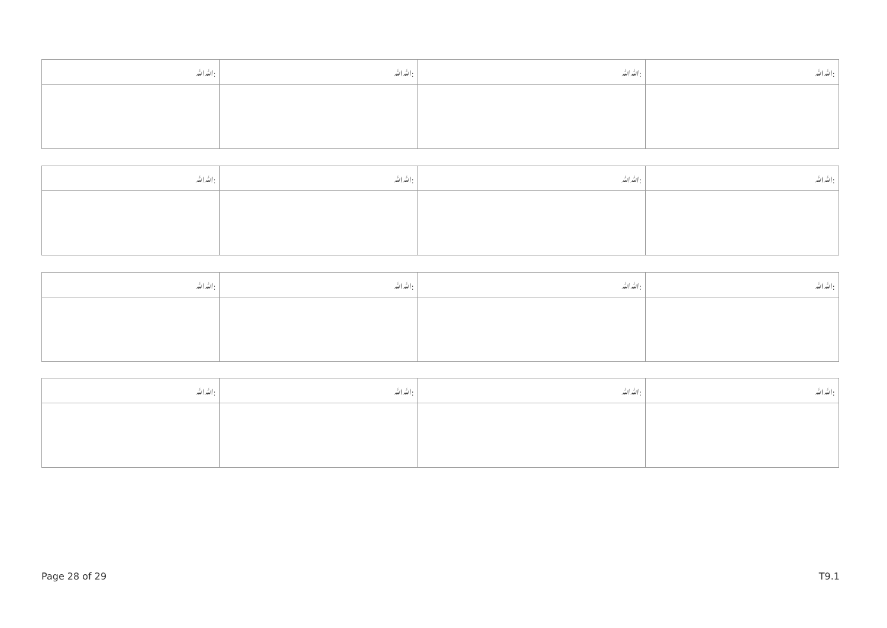| ﷲﷲ: | ﷲﷲ: | ﷲﷲ: | ﷲﷲ: |
| ﷲﷲ: | ﷲﷲ: | ﷲﷲ: | ﷲﷲ: |
| ﷲﷲ: | ﷲﷲ: | ﷲﷲ: | ﷲﷲ: |
| ﷲﷲ: | ﷲﷲ: | ﷲﷲ: | ﷲﷲ: |
Page 28 of 29 T9.1